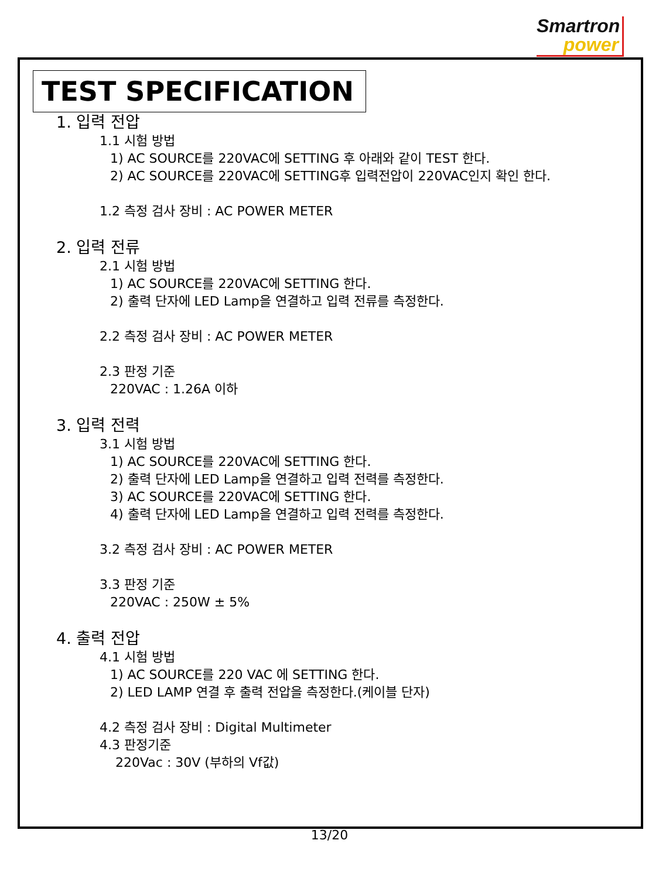Smartron
power
TEST SPECIFICATION
1. 입력 전압
1.1 시험 방법
1) AC SOURCE를 220VAC에 SETTING 후 아래와 같이 TEST 한다.
2) AC SOURCE를 220VAC에 SETTING후 입력전압이 220VAC인지 확인 한다.
1.2 측정 검사 장비 : AC POWER METER
2. 입력 전류
2.1 시험 방법
1) AC SOURCE를 220VAC에 SETTING 한다.
2) 출력 단자에 LED Lamp을 연결하고 입력 전류를 측정한다.
2.2 측정 검사 장비 : AC POWER METER
2.3 판정 기준
220VAC : 1.26A 이하
3. 입력 전력
3.1 시험 방법
1) AC SOURCE를 220VAC에 SETTING 한다.
2) 출력 단자에 LED Lamp을 연결하고 입력 전력를 측정한다.
3) AC SOURCE를 220VAC에 SETTING 한다.
4) 출력 단자에 LED Lamp을 연결하고 입력 전력를 측정한다.
3.2 측정 검사 장비 : AC POWER METER
3.3 판정 기준
220VAC : 250W ± 5%
4. 출력 전압
4.1 시험 방법
1) AC SOURCE를 220 VAC 에 SETTING 한다.
2) LED LAMP 연결 후 출력 전압을 측정한다.(케이블 단자)
4.2 측정 검사 장비 : Digital Multimeter
4.3 판정기준
220Vac : 30V (부하의 Vf값)
13/20